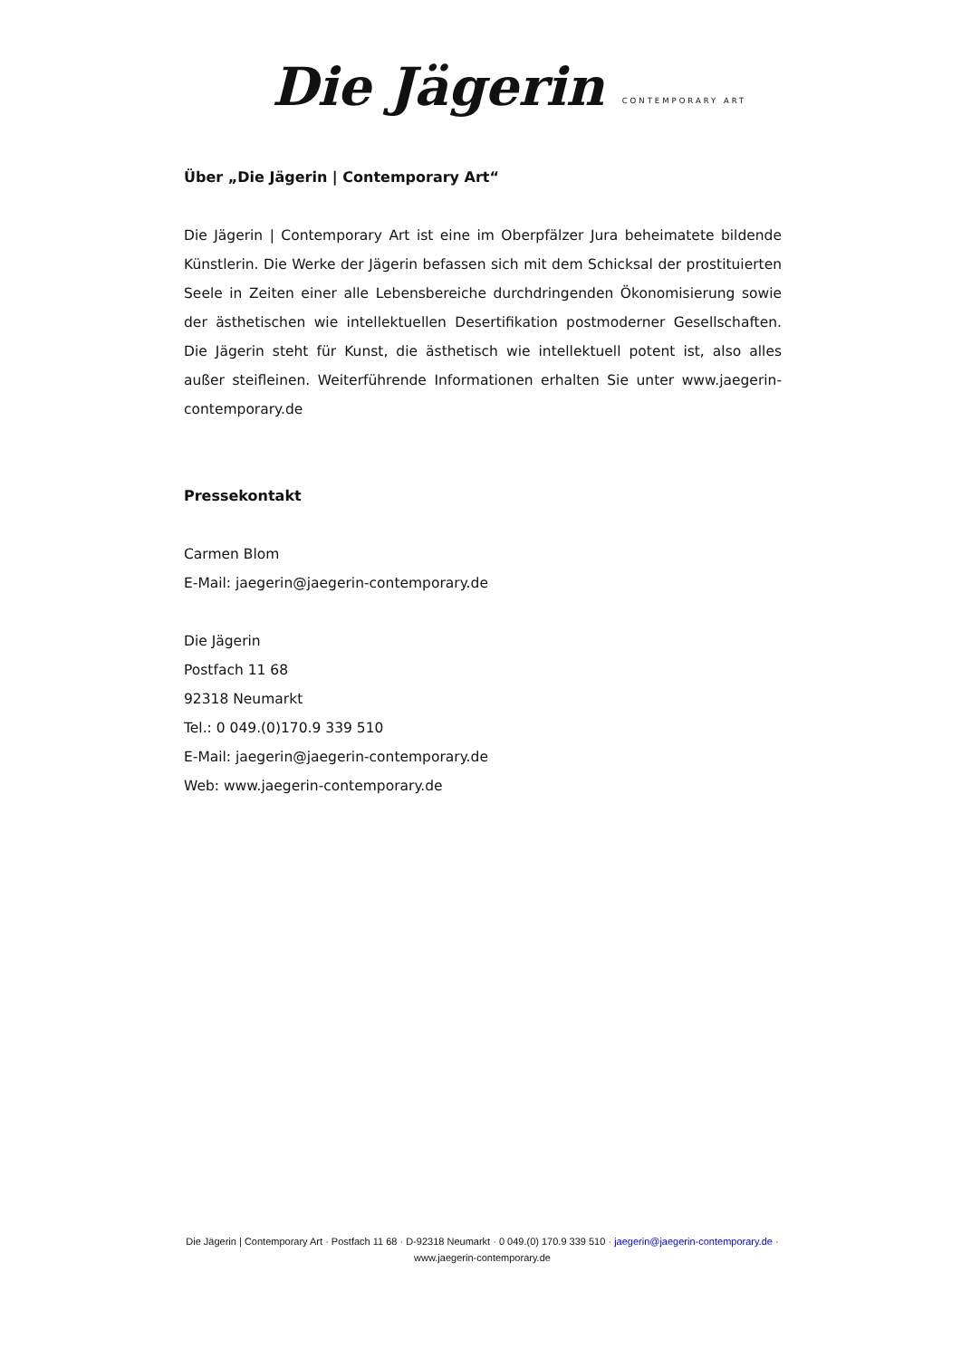Die Jägerin CONTEMPORARY ART
Über „Die Jägerin | Contemporary Art“
Die Jägerin | Contemporary Art ist eine im Oberpfälzer Jura beheimatete bildende Künstlerin. Die Werke der Jägerin befassen sich mit dem Schicksal der prostituierten Seele in Zeiten einer alle Lebensbereiche durchdringenden Ökonomisierung sowie der ästhetischen wie intellektuellen Desertifikation postmoderner Gesellschaften. Die Jägerin steht für Kunst, die ästhetisch wie intellektuell potent ist, also alles außer steifleinen. Weiterführende Informationen erhalten Sie unter www.jaegerin-contemporary.de
Pressekontakt
Carmen Blom
E-Mail: jaegerin@jaegerin-contemporary.de
Die Jägerin
Postfach 11 68
92318 Neumarkt
Tel.: 0 049.(0)170.9 339 510
E-Mail: jaegerin@jaegerin-contemporary.de
Web: www.jaegerin-contemporary.de
Die Jägerin | Contemporary Art · Postfach 11 68 · D-92318 Neumarkt · 0 049.(0) 170.9 339 510 · jaegerin@jaegerin-contemporary.de · www.jaegerin-contemporary.de